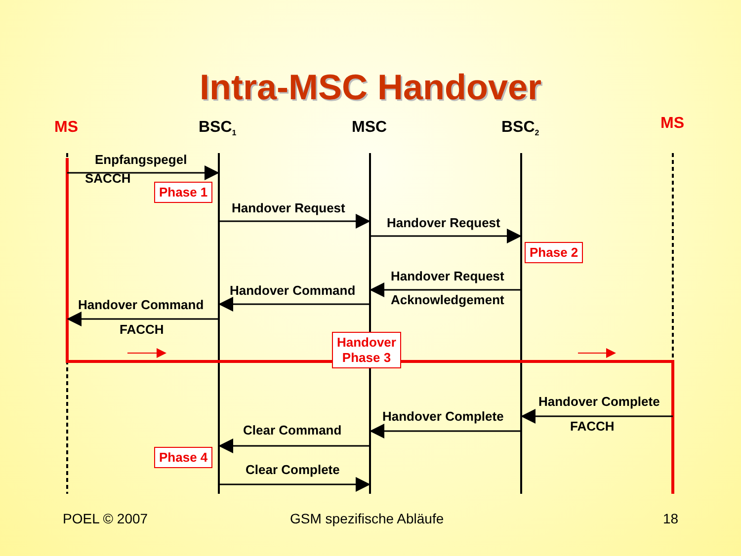Intra-MSC Handover
MS BSC<sub>1</sub> MSC BSC<sub>2</sub> MS
Enpfangspegel
SACCH
Phase 1
Handover Request
Handover Request
Phase 2
Handover Request
Acknowledgement
Handover Command
Handover Command
FACCH
Handover
Phase 3
Handover Complete
FACCH
Handover Complete
Clear Command
Phase 4
Clear Complete
POEL © 2007 GSM spezifische Abläufe 18